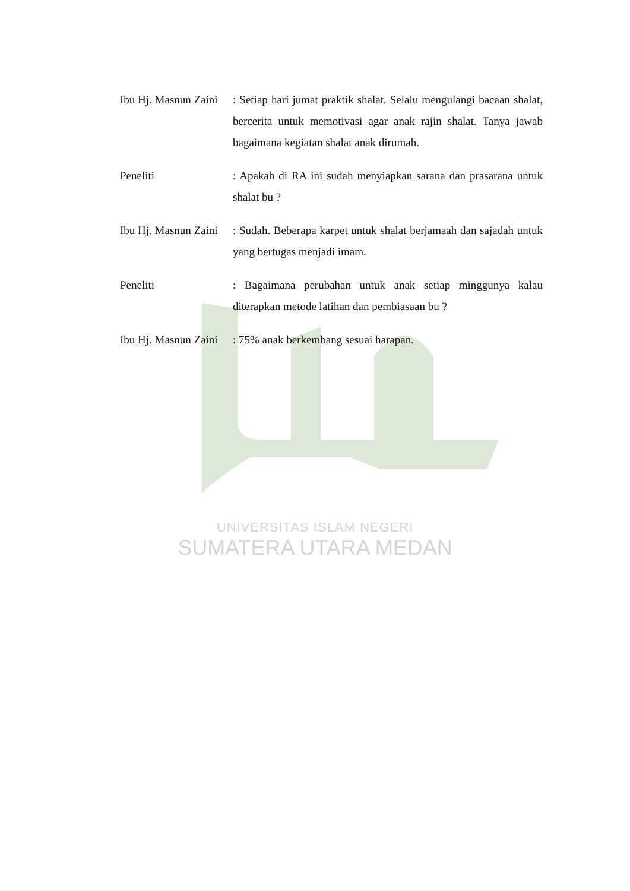Ibu Hj. Masnun Zaini
: Setiap hari jumat praktik shalat. Selalu mengulangi bacaan shalat, bercerita untuk memotivasi agar anak rajin shalat. Tanya jawab bagaimana kegiatan shalat anak dirumah.
Peneliti : Apakah di RA ini sudah menyiapkan sarana dan prasarana untuk shalat bu ?
Ibu Hj. Masnun Zaini
: Sudah. Beberapa karpet untuk shalat berjamaah dan sajadah untuk yang bertugas menjadi imam.
Peneliti : Bagaimana perubahan untuk anak setiap minggunya kalau diterapkan metode latihan dan pembiasaan bu ?
Ibu Hj. Masnun Zaini
: 75% anak berkembang sesuai harapan.
UNIVERSITAS ISLAM NEGERI
SUMATERA UTARA MEDAN